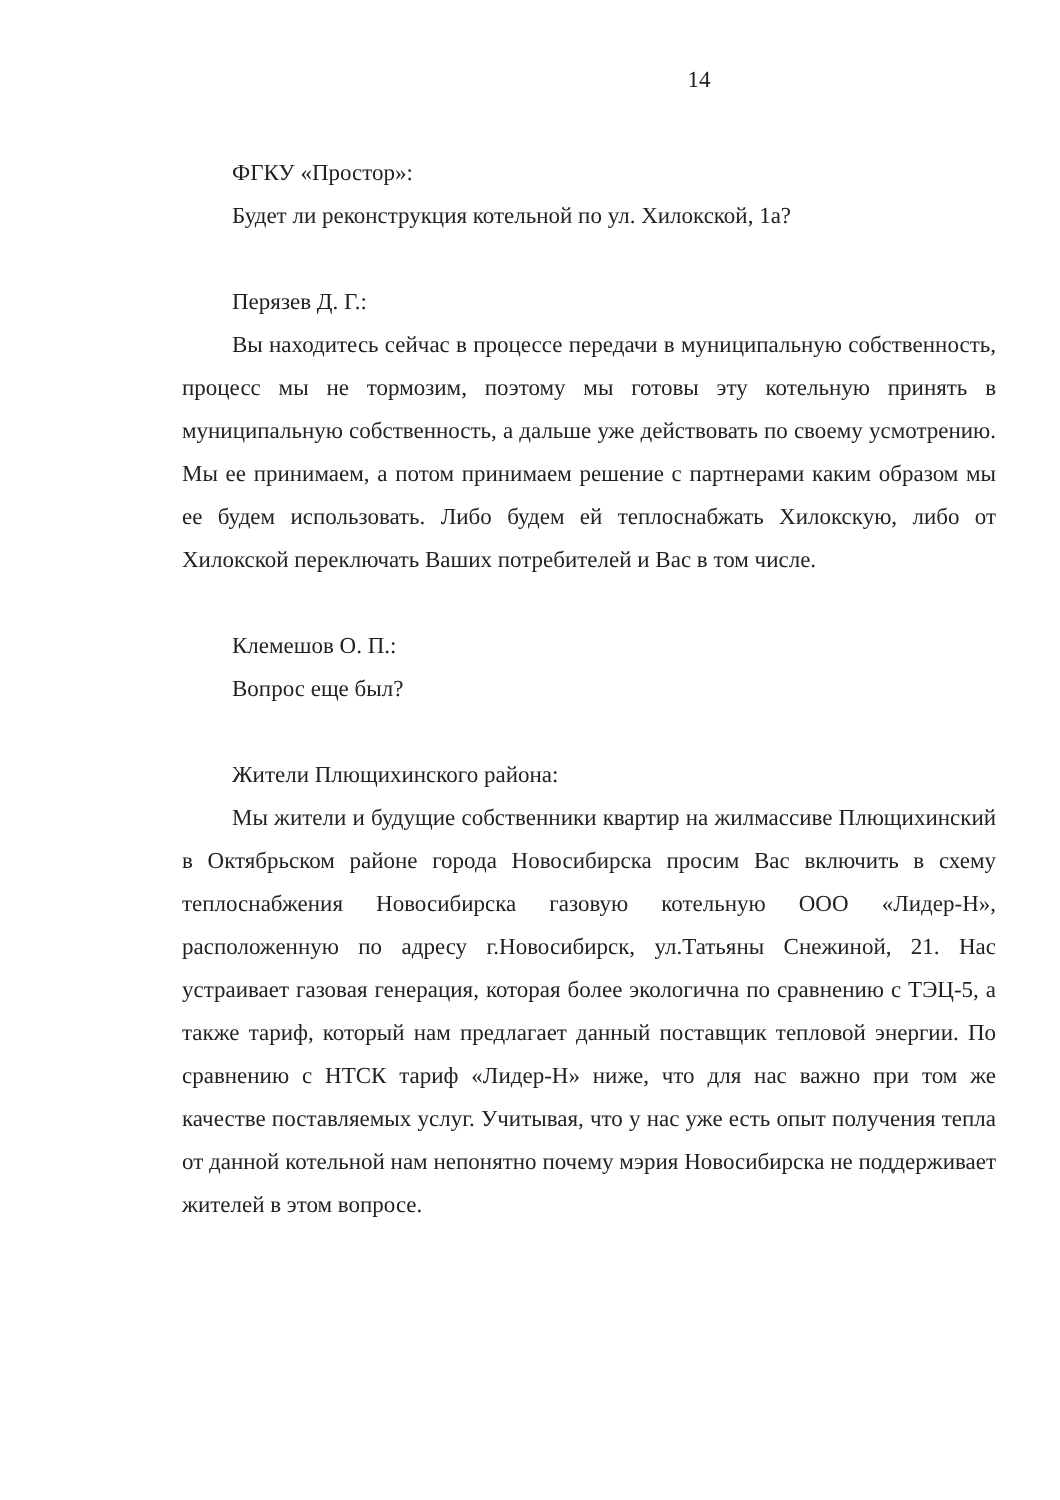14
ФГКУ «Простор»:
Будет ли реконструкция котельной по ул. Хилокской, 1а?
Перязев Д. Г.:
Вы находитесь сейчас в процессе передачи в муниципальную собственность, процесс мы не тормозим, поэтому мы готовы эту котельную принять в муниципальную собственность, а дальше уже действовать по своему усмотрению. Мы ее принимаем, а потом принимаем решение с партнерами каким образом мы ее будем использовать. Либо будем ей теплоснабжать Хилокскую, либо от Хилокской переключать Ваших потребителей и Вас в том числе.
Клемешов О. П.:
Вопрос еще был?
Жители Плющихинского района:
Мы жители и будущие собственники квартир на жилмассиве Плющихинский в Октябрьском районе города Новосибирска просим Вас включить в схему теплоснабжения Новосибирска газовую котельную ООО «Лидер-Н», расположенную по адресу г.Новосибирск, ул.Татьяны Снежиной, 21. Нас устраивает газовая генерация, которая более экологична по сравнению с ТЭЦ-5, а также тариф, который нам предлагает данный поставщик тепловой энергии. По сравнению с НТСК тариф «Лидер-Н» ниже, что для нас важно при том же качестве поставляемых услуг. Учитывая, что у нас уже есть опыт получения тепла от данной котельной нам непонятно почему мэрия Новосибирска не поддерживает жителей в этом вопросе.